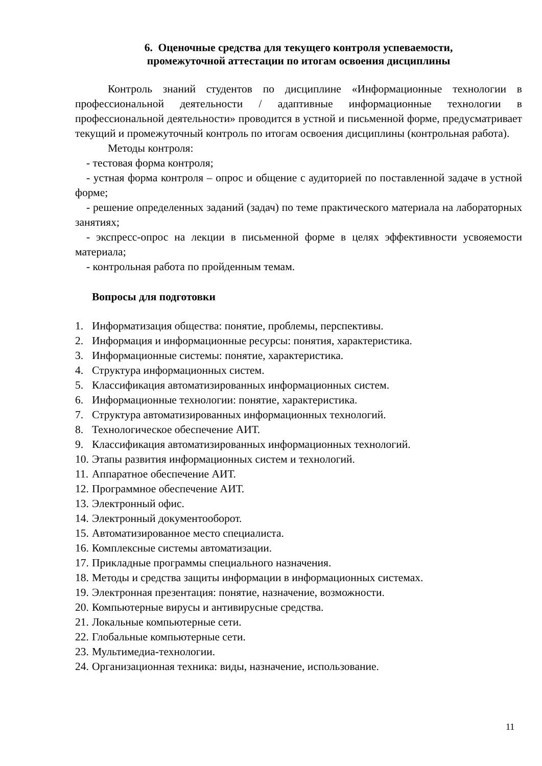6. Оценочные средства для текущего контроля успеваемости,
промежуточной аттестации по итогам освоения дисциплины
Контроль знаний студентов по дисциплине «Информационные технологии в профессиональной деятельности / адаптивные информационные технологии в профессиональной деятельности» проводится в устной и письменной форме, предусматривает текущий и промежуточный контроль по итогам освоения дисциплины (контрольная работа).
Методы контроля:
- тестовая форма контроля;
- устная форма контроля – опрос и общение с аудиторией по поставленной задаче в устной форме;
- решение определенных заданий (задач) по теме практического материала на лабораторных занятиях;
- экспресс-опрос на лекции в письменной форме в целях эффективности усвояемости материала;
- контрольная работа по пройденным темам.
Вопросы для подготовки
1. Информатизация общества: понятие, проблемы, перспективы.
2. Информация и информационные ресурсы: понятия, характеристика.
3. Информационные системы: понятие, характеристика.
4. Структура информационных систем.
5. Классификация автоматизированных информационных систем.
6. Информационные технологии: понятие, характеристика.
7. Структура автоматизированных информационных технологий.
8. Технологическое обеспечение АИТ.
9. Классификация автоматизированных информационных технологий.
10. Этапы развития информационных систем и технологий.
11. Аппаратное обеспечение АИТ.
12. Программное обеспечение АИТ.
13. Электронный офис.
14. Электронный документооборот.
15. Автоматизированное место специалиста.
16. Комплексные системы автоматизации.
17. Прикладные программы специального назначения.
18. Методы и средства защиты информации в информационных системах.
19. Электронная презентация: понятие, назначение, возможности.
20. Компьютерные вирусы и антивирусные средства.
21. Локальные компьютерные сети.
22. Глобальные компьютерные сети.
23. Мультимедиа-технологии.
24. Организационная техника: виды, назначение, использование.
11